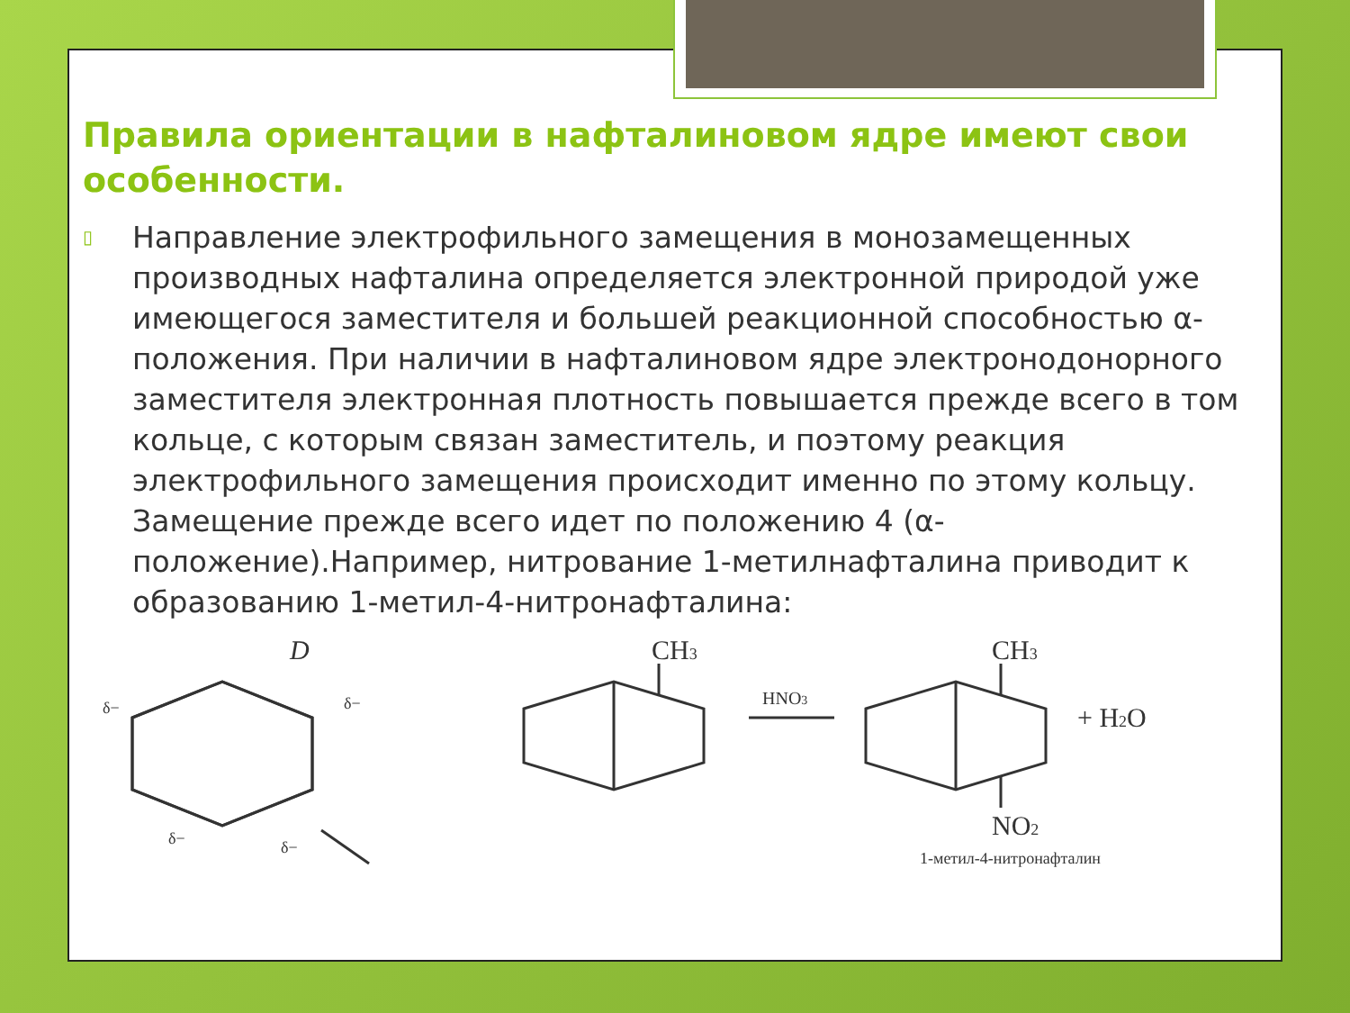Правила ориентации в нафталиновом ядре имеют свои особенности.
▯
Направление электрофильного замещения в монозамещенных производных нафталина определяется электронной природой уже имеющегося заместителя и большей реакционной способностью α-положения. При наличии в нафталиновом ядре электронодонорного заместителя электронная плотность повышается прежде всего в том кольце, с которым связан заместитель, и поэтому реакция электрофильного замещения происходит именно по этому кольцу. Замещение прежде всего идет по положению 4 (α-положение).Например, нитрование 1-метилнафталина приводит к образованию 1-метил-4-нитронафталина:
D
δ−
δ−
δ−
δ−
CH3
HNO3
CH3
NO2
+ H2O
1-метил-4-нитронафталин